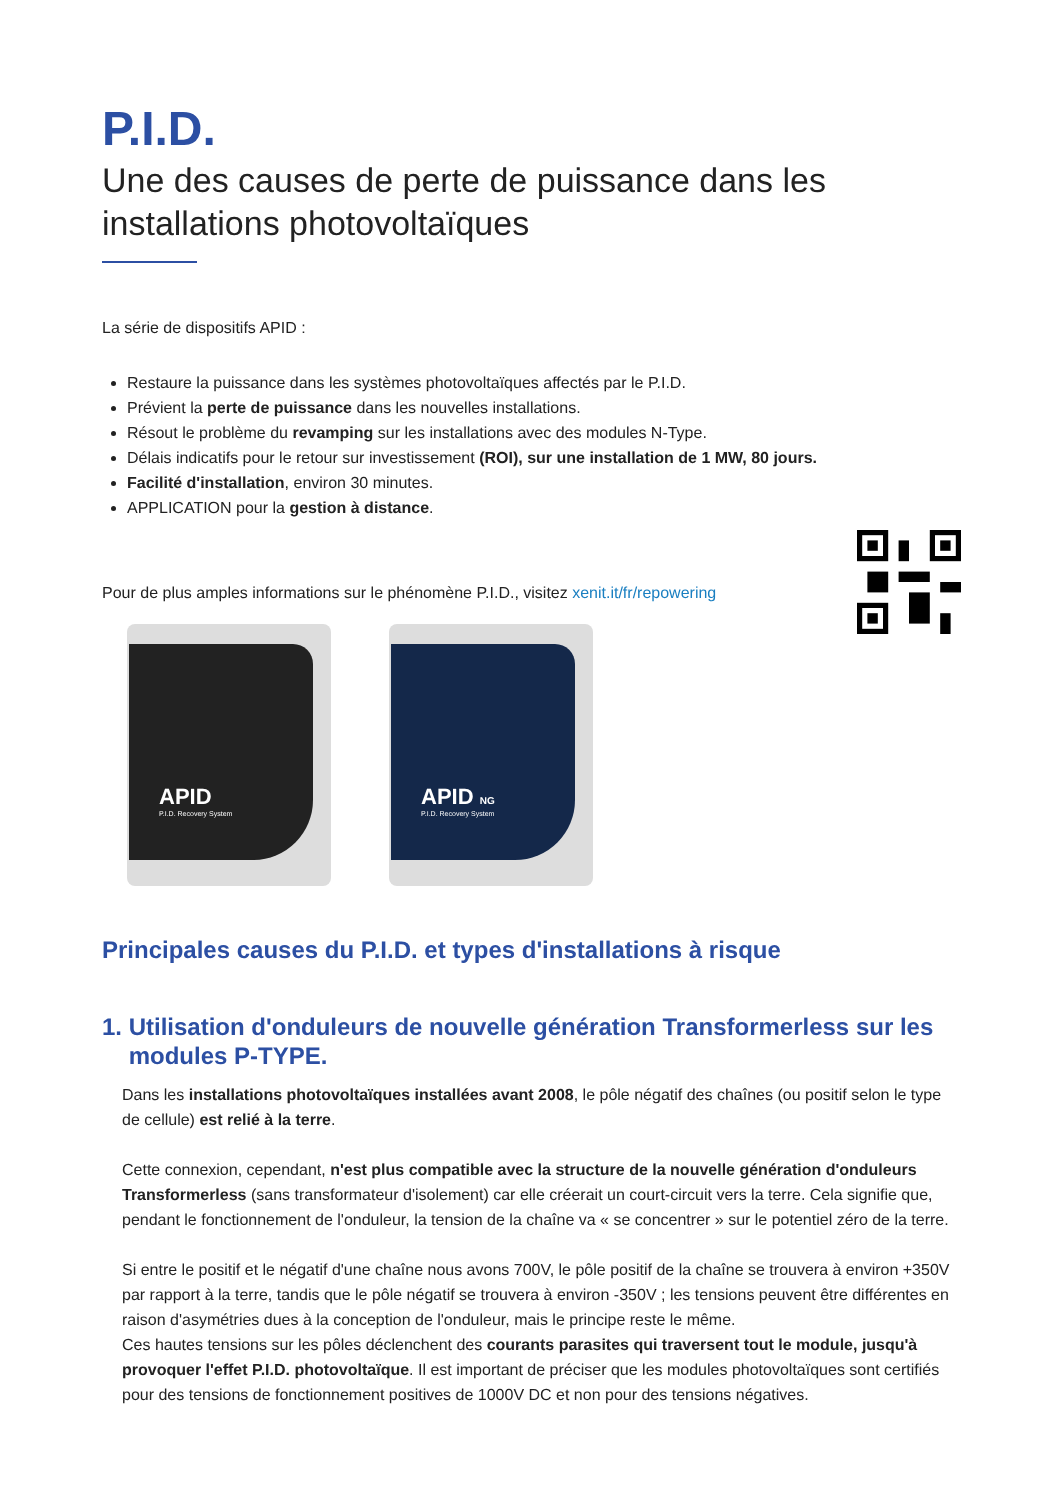P.I.D.
Une des causes de perte de puissance dans les installations photovoltaïques
La série de dispositifs APID :
Restaure la puissance dans les systèmes photovoltaïques affectés par le P.I.D.
Prévient la perte de puissance dans les nouvelles installations.
Résout le problème du revamping sur les installations avec des modules N-Type.
Délais indicatifs pour le retour sur investissement (ROI), sur une installation de 1 MW, 80 jours.
Facilité d'installation, environ 30 minutes.
APPLICATION pour la gestion à distance.
Pour de plus amples informations sur le phénomène P.I.D., visitez xenit.it/fr/repowering
APID
P.I.D. Recovery System
APID NG
P.I.D. Recovery System
Principales causes du P.I.D. et types d'installations à risque
1. Utilisation d'onduleurs de nouvelle génération Transformerless sur les
modules P-TYPE.
Dans les installations photovoltaïques installées avant 2008, le pôle négatif des chaînes (ou positif selon le type de cellule) est relié à la terre.
Cette connexion, cependant, n'est plus compatible avec la structure de la nouvelle génération d'onduleurs Transformerless (sans transformateur d'isolement) car elle créerait un court-circuit vers la terre. Cela signifie que, pendant le fonctionnement de l'onduleur, la tension de la chaîne va « se concentrer » sur le potentiel zéro de la terre.
Si entre le positif et le négatif d'une chaîne nous avons 700V, le pôle positif de la chaîne se trouvera à environ +350V par rapport à la terre, tandis que le pôle négatif se trouvera à environ -350V ; les tensions peuvent être différentes en raison d'asymétries dues à la conception de l'onduleur, mais le principe reste le même.
Ces hautes tensions sur les pôles déclenchent des courants parasites qui traversent tout le module, jusqu'à provoquer l'effet P.I.D. photovoltaïque. Il est important de préciser que les modules photovoltaïques sont certifiés pour des tensions de fonctionnement positives de 1000V DC et non pour des tensions négatives.